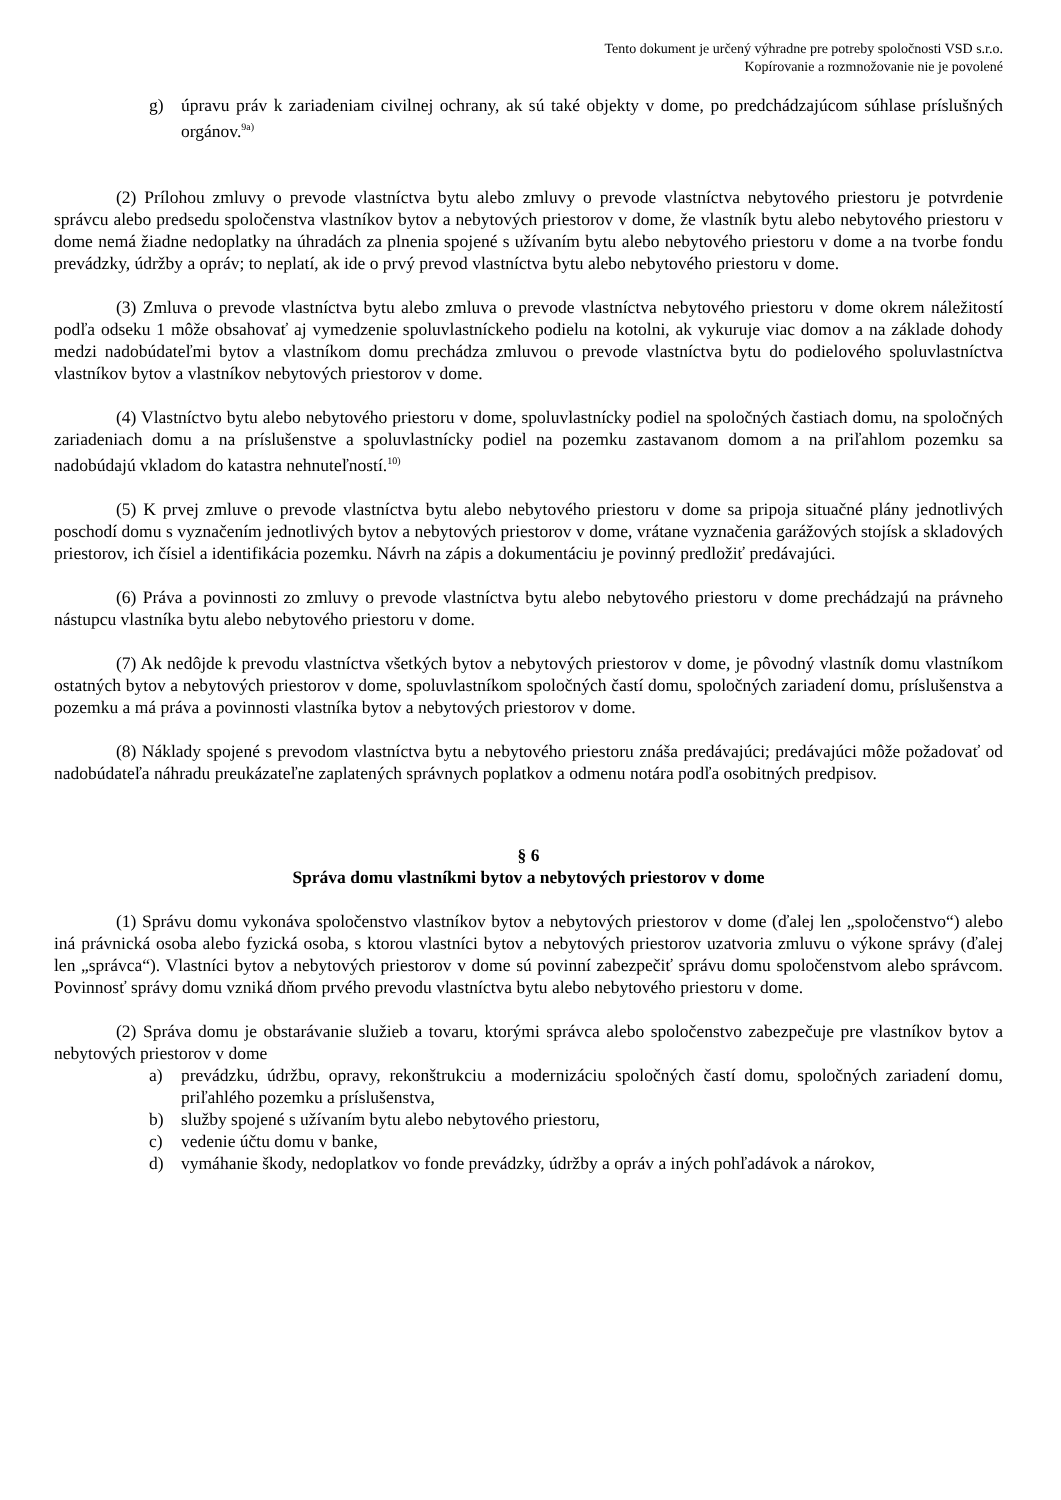Tento dokument je určený výhradne pre potreby spoločnosti VSD s.r.o.
Kopírovanie a rozmnožovanie nie je povolené
g) úpravu práv k zariadeniam civilnej ochrany, ak sú také objekty v dome, po predchádzajúcom súhlase príslušných orgánov.<sup>9a)</sup>
(2) Prílohou zmluvy o prevode vlastníctva bytu alebo zmluvy o prevode vlastníctva nebytového priestoru je potvrdenie správcu alebo predsedu spoločenstva vlastníkov bytov a nebytových priestorov v dome, že vlastník bytu alebo nebytového priestoru v dome nemá žiadne nedoplatky na úhradách za plnenia spojené s užívaním bytu alebo nebytového priestoru v dome a na tvorbe fondu prevádzky, údržby a opráv; to neplatí, ak ide o prvý prevod vlastníctva bytu alebo nebytového priestoru v dome.
(3) Zmluva o prevode vlastníctva bytu alebo zmluva o prevode vlastníctva nebytového priestoru v dome okrem náležitostí podľa odseku 1 môže obsahovať aj vymedzenie spoluvlastníckeho podielu na kotolni, ak vykuruje viac domov a na základe dohody medzi nadobúdateľmi bytov a vlastníkom domu prechádza zmluvou o prevode vlastníctva bytu do podielového spoluvlastníctva vlastníkov bytov a vlastníkov nebytových priestorov v dome.
(4) Vlastníctvo bytu alebo nebytového priestoru v dome, spoluvlastnícky podiel na spoločných častiach domu, na spoločných zariadeniach domu a na príslušenstve a spoluvlastnícky podiel na pozemku zastavanom domom a na priľahlom pozemku sa nadobúdajú vkladom do katastra nehnuteľností.<sup>10)</sup>
(5) K prvej zmluve o prevode vlastníctva bytu alebo nebytového priestoru v dome sa pripoja situačné plány jednotlivých poschodí domu s vyznačením jednotlivých bytov a nebytových priestorov v dome, vrátane vyznačenia garážových stojísk a skladových priestorov, ich čísiel a identifikácia pozemku. Návrh na zápis a dokumentáciu je povinný predložiť predávajúci.
(6) Práva a povinnosti zo zmluvy o prevode vlastníctva bytu alebo nebytového priestoru v dome prechádzajú na právneho nástupcu vlastníka bytu alebo nebytového priestoru v dome.
(7) Ak nedôjde k prevodu vlastníctva všetkých bytov a nebytových priestorov v dome, je pôvodný vlastník domu vlastníkom ostatných bytov a nebytových priestorov v dome, spoluvlastníkom spoločných častí domu, spoločných zariadení domu, príslušenstva a pozemku a má práva a povinnosti vlastníka bytov a nebytových priestorov v dome.
(8) Náklady spojené s prevodom vlastníctva bytu a nebytového priestoru znáša predávajúci; predávajúci môže požadovať od nadobúdateľa náhradu preukázateľne zaplatených správnych poplatkov a odmenu notára podľa osobitných predpisov.
§ 6
Správa domu vlastníkmi bytov a nebytových priestorov v dome
(1) Správu domu vykonáva spoločenstvo vlastníkov bytov a nebytových priestorov v dome (ďalej len „spoločenstvo“) alebo iná právnická osoba alebo fyzická osoba, s ktorou vlastníci bytov a nebytových priestorov uzatvoria zmluvu o výkone správy (ďalej len „správca“). Vlastníci bytov a nebytových priestorov v dome sú povinní zabezpečiť správu domu spoločenstvom alebo správcom. Povinnosť správy domu vzniká dňom prvého prevodu vlastníctva bytu alebo nebytového priestoru v dome.
(2) Správa domu je obstarávanie služieb a tovaru, ktorými správca alebo spoločenstvo zabezpečuje pre vlastníkov bytov a nebytových priestorov v dome
a) prevádzku, údržbu, opravy, rekonštrukciu a modernizáciu spoločných častí domu, spoločných zariadení domu, priľahlého pozemku a príslušenstva,
b) služby spojené s užívaním bytu alebo nebytového priestoru,
c) vedenie účtu domu v banke,
d) vymáhanie škody, nedoplatkov vo fonde prevádzky, údržby a opráv a iných pohľadávok a nárokov,